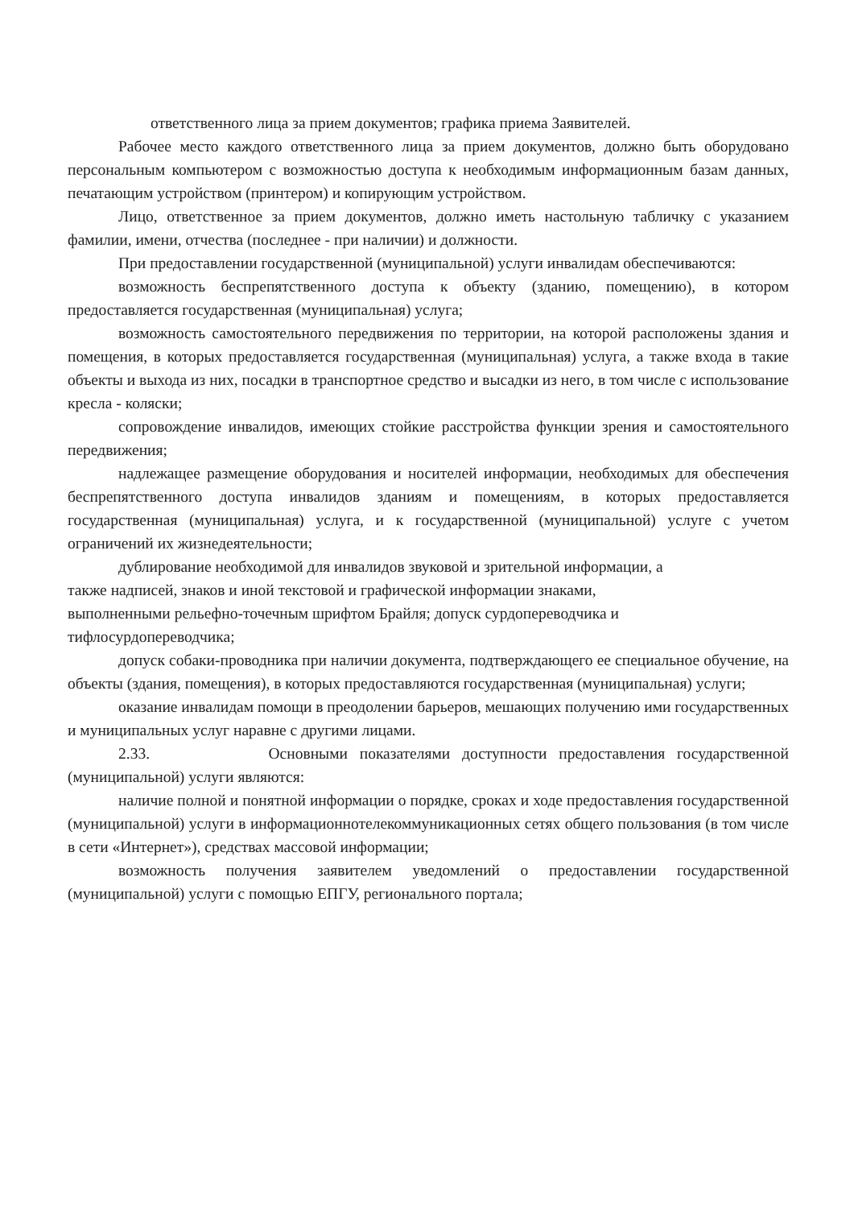ответственного лица за прием документов; графика приема Заявителей.
Рабочее место каждого ответственного лица за прием документов, должно быть оборудовано персональным компьютером с возможностью доступа к необходимым информационным базам данных, печатающим устройством (принтером) и копирующим устройством.
Лицо, ответственное за прием документов, должно иметь настольную табличку с указанием фамилии, имени, отчества (последнее - при наличии) и должности.
При предоставлении государственной (муниципальной) услуги инвалидам обеспечиваются:
возможность беспрепятственного доступа к объекту (зданию, помещению), в котором предоставляется государственная (муниципальная) услуга;
возможность самостоятельного передвижения по территории, на которой расположены здания и помещения, в которых предоставляется государственная (муниципальная) услуга, а также входа в такие объекты и выхода из них, посадки в транспортное средство и высадки из него, в том числе с использование кресла - коляски;
сопровождение инвалидов, имеющих стойкие расстройства функции зрения и самостоятельного передвижения;
надлежащее размещение оборудования и носителей информации, необходимых для обеспечения беспрепятственного доступа инвалидов зданиям и помещениям, в которых предоставляется государственная (муниципальная) услуга, и к государственной (муниципальной) услуге с учетом ограничений их жизнедеятельности;
дублирование необходимой для инвалидов звуковой и зрительной информации, а
также надписей, знаков и иной текстовой и графической информации знаками,
выполненными рельефно-точечным шрифтом Брайля; допуск сурдопереводчика и
тифлосурдопереводчика;
допуск собаки-проводника при наличии документа, подтверждающего ее специальное обучение, на объекты (здания, помещения), в которых предоставляются государственная (муниципальная) услуги;
оказание инвалидам помощи в преодолении барьеров, мешающих получению ими государственных и муниципальных услуг наравне с другими лицами.
2.33. Основными показателями доступности предоставления государственной (муниципальной) услуги являются:
наличие полной и понятной информации о порядке, сроках и ходе предоставления государственной (муниципальной) услуги в информационнотелекоммуникационных сетях общего пользования (в том числе в сети «Интернет»), средствах массовой информации;
возможность получения заявителем уведомлений о предоставлении государственной (муниципальной) услуги с помощью ЕПГУ, регионального портала;